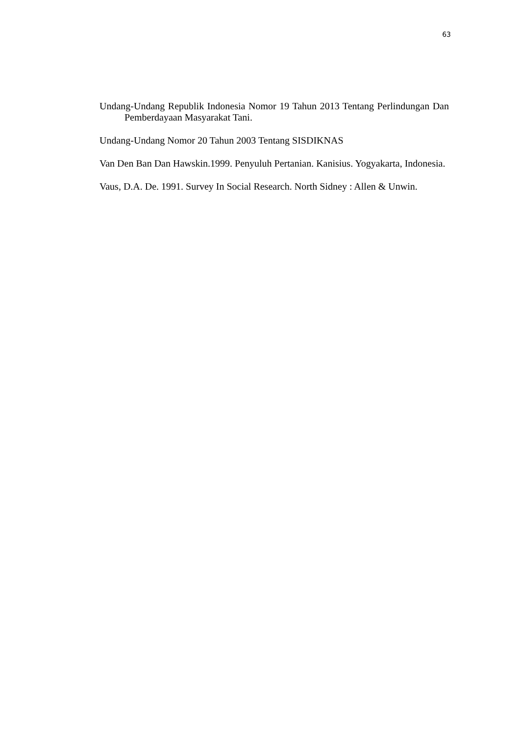63
Undang-Undang Republik Indonesia Nomor 19 Tahun 2013 Tentang Perlindungan Dan Pemberdayaan Masyarakat Tani.
Undang-Undang Nomor 20 Tahun 2003 Tentang SISDIKNAS
Van Den Ban Dan Hawskin.1999. Penyuluh Pertanian. Kanisius. Yogyakarta, Indonesia.
Vaus, D.A. De. 1991. Survey In Social Research. North Sidney : Allen & Unwin.